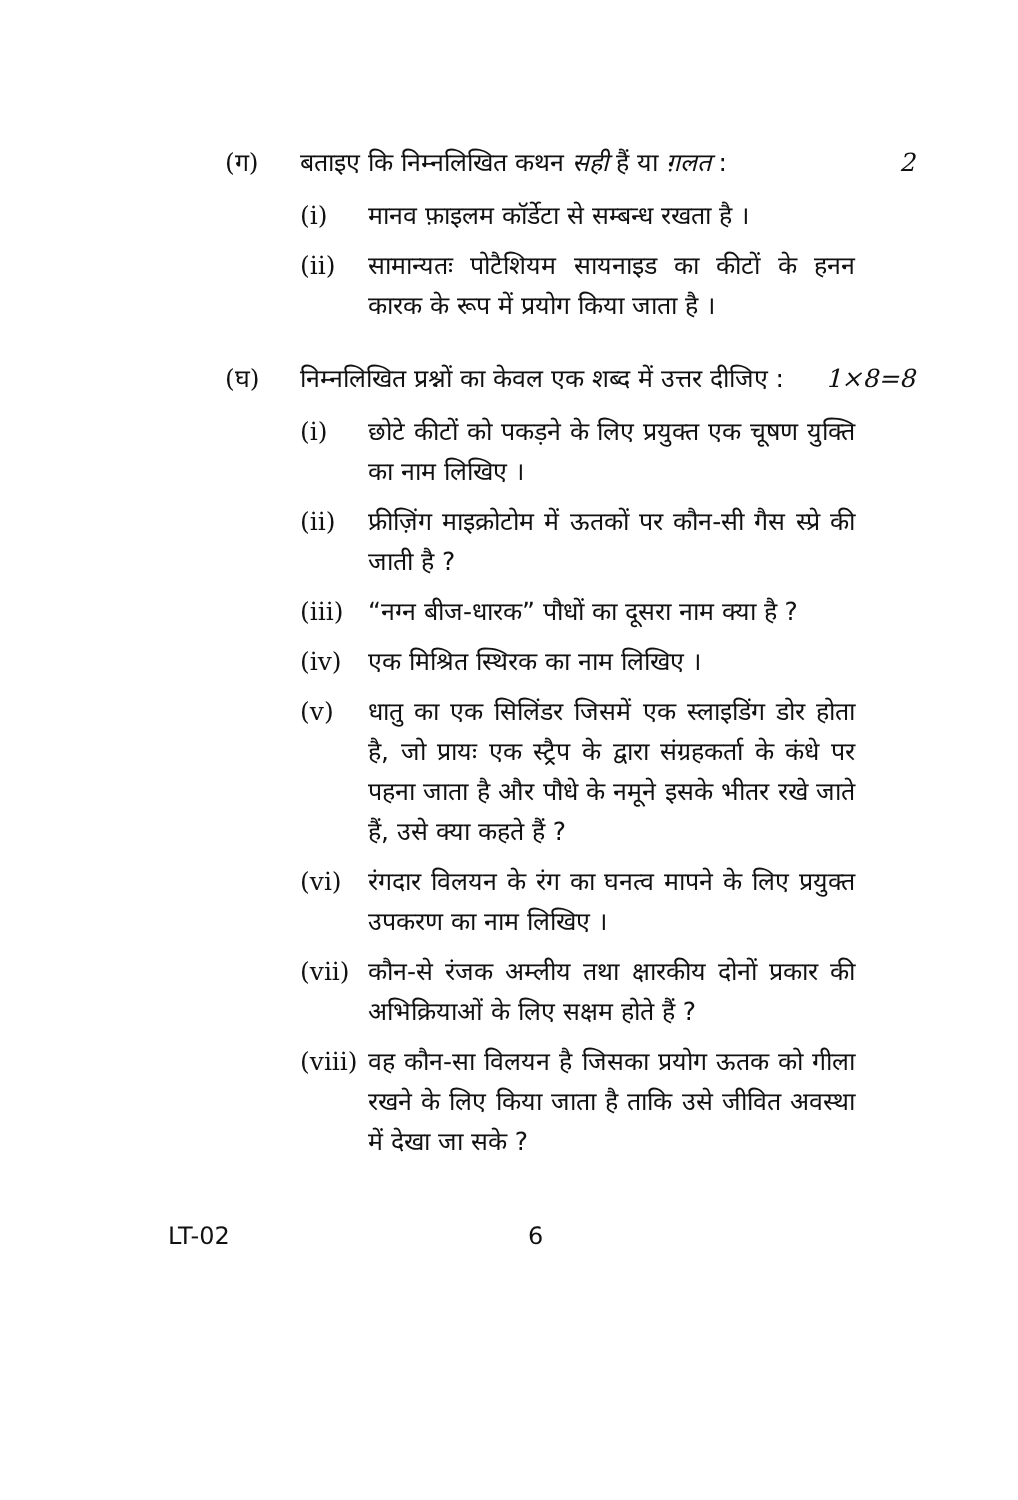(ग) बताइए कि निम्नलिखित कथन सही हैं या ग़लत : 2
(i) मानव फ़ाइलम कॉर्डेटा से सम्बन्ध रखता है ।
(ii) सामान्यतः पोटैशियम सायनाइड का कीटों के हनन कारक के रूप में प्रयोग किया जाता है ।
(घ) निम्नलिखित प्रश्नों का केवल एक शब्द में उत्तर दीजिए : 1×8=8
(i) छोटे कीटों को पकड़ने के लिए प्रयुक्त एक चूषण युक्ति का नाम लिखिए ।
(ii) फ्रीज़िंग माइक्रोटोम में ऊतकों पर कौन-सी गैस स्प्रे की जाती है ?
(iii)
“नग्न बीज-धारक” पौधों का दूसरा नाम क्या है ?
(iv) एक मिश्रित स्थिरक का नाम लिखिए ।
(v) धातु का एक सिलिंडर जिसमें एक स्लाइडिंग डोर होता है, जो प्रायः एक स्ट्रैप के द्वारा संग्रहकर्ता के कंधे पर पहना जाता है और पौधे के नमूने इसके भीतर रखे जाते हैं, उसे क्या कहते हैं ?
(vi) रंगदार विलयन के रंग का घनत्व मापने के लिए प्रयुक्त उपकरण का नाम लिखिए ।
(vii)
कौन-से रंजक अम्लीय तथा क्षारकीय दोनों प्रकार की अभिक्रियाओं के लिए सक्षम होते हैं ?
(viii)
वह कौन-सा विलयन है जिसका प्रयोग ऊतक को गीला रखने के लिए किया जाता है ताकि उसे जीवित अवस्था में देखा जा सके ?
LT-02 6